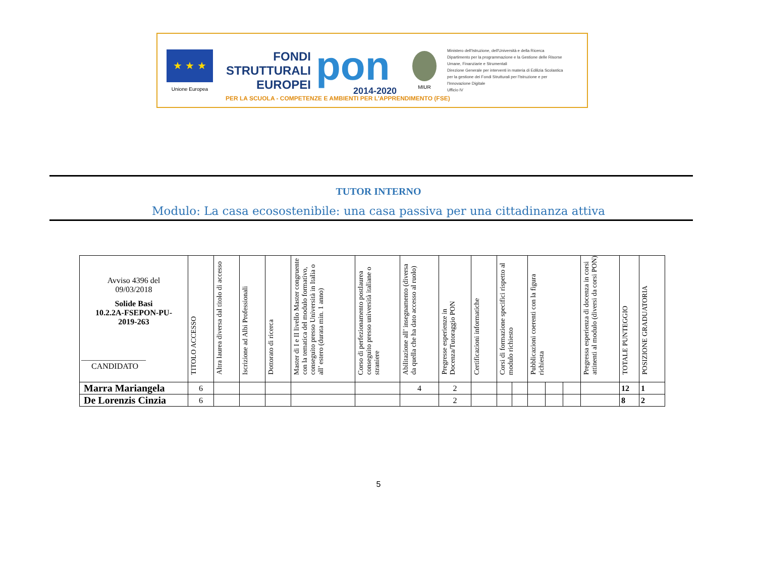★ ★ ★
Unione Europea
FONDI
STRUTTURALI
EUROPEI
pon
2014-2020
MIUR
Ministero dell'Istruzione, dell'Università e della Ricerca
Dipartimento per la programmazione e la Gestione delle Risorse Umane, Finanziarie e Strumentali
Direzione Generale per interventi in materia di Edilizia Scolastica per la gestione dei Fondi Strutturali per l'Istruzione e per l'Innovazione Digitale
Ufficio IV
PER LA SCUOLA - COMPETENZE E AMBIENTI PER L'APPRENDIMENTO (FSE)
TUTOR INTERNO
Modulo: La casa ecosostenibile: una casa passiva per una cittadinanza attiva
| Avviso 4396 del 09/03/2018 Solide Basi 10.2.2A-FSEPON-PU- 2019-263 ________________ CANDIDATO | TITOLO ACCESSO | Altra laurea diversa dal titolo di accesso | Iscrizione ad Albi Professionali | Dottorato di ricerca | Master di I e II livello Master congruente con la tematica del modulo formativo, conseguito presso Università in Italia o all’ estero (durata min. 1 anno) | Corso di perfezionamento postlaurea conseguito presso università italiane o straniere | Abilitazione all’ insegnamento (diversa da quella che ha dato accesso al ruolo) | Pregresse esperienze in Docenza/Tutoraggio PON | Certificazioni informatiche | Corsi di formazione specifici rispetto al modulo richiesto | | Pubblicazioni coerenti con la figura richiesta | | | Pregressa esperienza di docenza in corsi attinenti al modulo (diversi da corsi PON) | TOTALE PUNTEGGIO | POSIZIONE GRADUATORIA |
| --- | --- | --- | --- | --- | --- | --- | --- | --- | --- | --- | --- | --- | --- | --- | --- | --- | --- |
| Marra Mariangela | 6 | | | | | | 4 | 2 | | | | | | | | 12 | 1 |
| De Lorenzis Cinzia | 6 | | | | | | | 2 | | | | | | | | 8 | 2 |
5